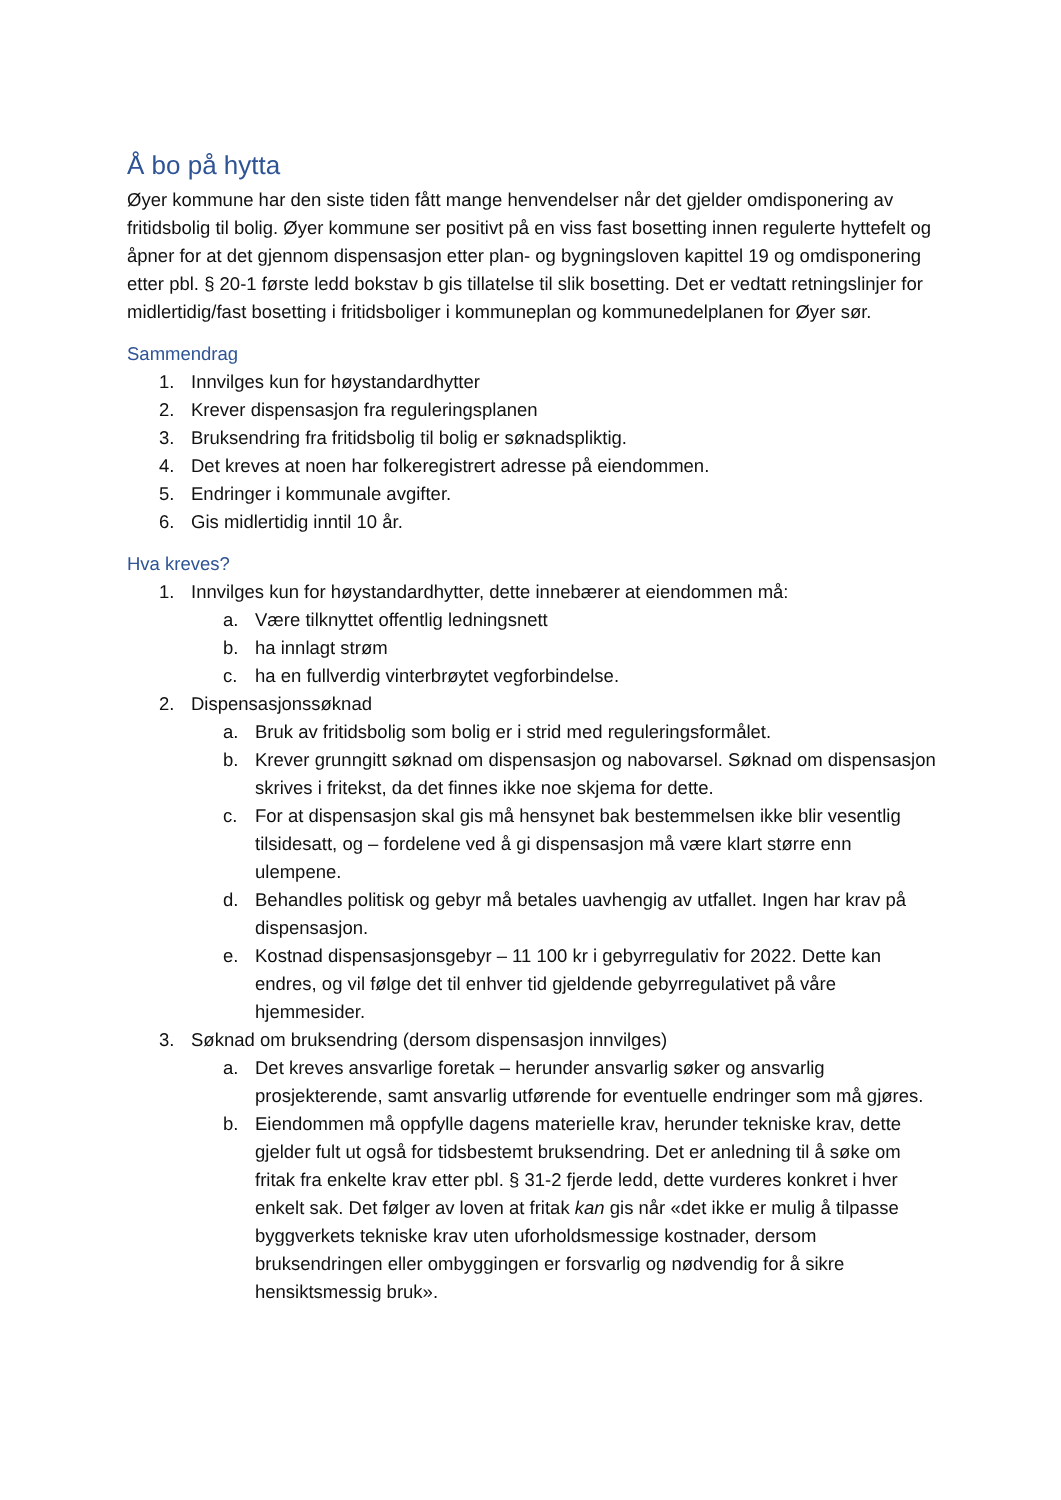Å bo på hytta
Øyer kommune har den siste tiden fått mange henvendelser når det gjelder omdisponering av fritidsbolig til bolig. Øyer kommune ser positivt på en viss fast bosetting innen regulerte hyttefelt og åpner for at det gjennom dispensasjon etter plan- og bygningsloven kapittel 19 og omdisponering etter pbl. § 20-1 første ledd bokstav b gis tillatelse til slik bosetting. Det er vedtatt retningslinjer for midlertidig/fast bosetting i fritidsboliger i kommuneplan og kommunedelplanen for Øyer sør.
Sammendrag
1. Innvilges kun for høystandardhytter
2. Krever dispensasjon fra reguleringsplanen
3. Bruksendring fra fritidsbolig til bolig er søknadspliktig.
4. Det kreves at noen har folkeregistrert adresse på eiendommen.
5. Endringer i kommunale avgifter.
6. Gis midlertidig inntil 10 år.
Hva kreves?
1. Innvilges kun for høystandardhytter, dette innebærer at eiendommen må:
a. Være tilknyttet offentlig ledningsnett
b. ha innlagt strøm
c. ha en fullverdig vinterbrøytet vegforbindelse.
2. Dispensasjonssøknad
a. Bruk av fritidsbolig som bolig er i strid med reguleringsformålet.
b. Krever grunngitt søknad om dispensasjon og nabovarsel. Søknad om dispensasjon skrives i fritekst, da det finnes ikke noe skjema for dette.
c. For at dispensasjon skal gis må hensynet bak bestemmelsen ikke blir vesentlig tilsidesatt, og – fordelene ved å gi dispensasjon må være klart større enn ulempene.
d. Behandles politisk og gebyr må betales uavhengig av utfallet. Ingen har krav på dispensasjon.
e. Kostnad dispensasjonsgebyr – 11 100 kr i gebyrregulativ for 2022. Dette kan endres, og vil følge det til enhver tid gjeldende gebyrregulativet på våre hjemmesider.
3. Søknad om bruksendring (dersom dispensasjon innvilges)
a. Det kreves ansvarlige foretak – herunder ansvarlig søker og ansvarlig prosjekterende, samt ansvarlig utførende for eventuelle endringer som må gjøres.
b. Eiendommen må oppfylle dagens materielle krav, herunder tekniske krav, dette gjelder fult ut også for tidsbestemt bruksendring. Det er anledning til å søke om fritak fra enkelte krav etter pbl. § 31-2 fjerde ledd, dette vurderes konkret i hver enkelt sak. Det følger av loven at fritak kan gis når «det ikke er mulig å tilpasse byggverkets tekniske krav uten uforholdsmessige kostnader, dersom bruksendringen eller ombyggingen er forsvarlig og nødvendig for å sikre hensiktsmessig bruk».